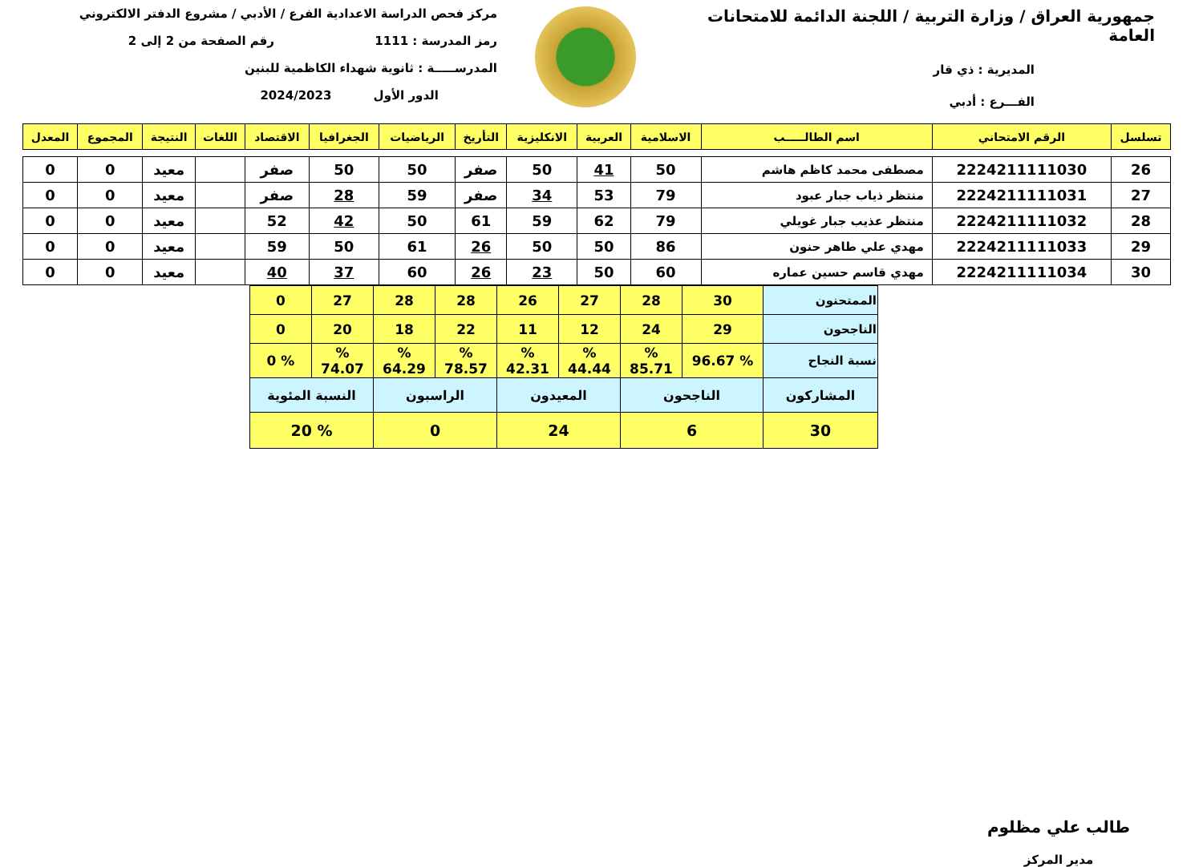جمهورية العراق / وزارة التربية / اللجنة الدائمة للامتحانات العامة
المديرية : ذي قار
الفـــرع : أدبي
مركز فحص الدراسة الاعدادية الفرع / الأدبي / مشروع الدفتر الالكتروني
رمز المدرسة : 1111 رقم الصفحة من 2 إلى 2
المدرســـــة : ثانوية شهداء الكاظمية للبنين
الدور الأول 2024/2023
| تسلسل | الرقم الامتحاني | اسم الطالـــــب | الاسلامية | العربية | الانكليزية | التأريخ | الرياضيات | الجغرافيا | الاقتصاد | اللغات | النتيجة | المجموع | المعدل |
| --- | --- | --- | --- | --- | --- | --- | --- | --- | --- | --- | --- | --- | --- |
| 26 | 2224211111030 | مصطفى محمد كاظم هاشم | 50 | 41 | 50 | صفر | 50 | 50 | صفر | | معيد | 0 | 0 |
| 27 | 2224211111031 | منتظر ذياب جبار عبود | 79 | 53 | 34 | صفر | 59 | 28 | صفر | | معيد | 0 | 0 |
| 28 | 2224211111032 | منتظر عذيب جبار غويلي | 79 | 62 | 59 | 61 | 50 | 42 | 52 | | معيد | 0 | 0 |
| 29 | 2224211111033 | مهدي علي طاهر حنون | 86 | 50 | 50 | 26 | 61 | 50 | 59 | | معيد | 0 | 0 |
| 30 | 2224211111034 | مهدي قاسم حسين عماره | 60 | 50 | 23 | 26 | 60 | 37 | 40 | | معيد | 0 | 0 |
| الممتحنون | 30 | 28 | 27 | 26 | 28 | 28 | 27 | 0 |
| الناجحون | 29 | 24 | 12 | 11 | 22 | 18 | 20 | 0 |
| نسبة النجاح | % 96.67 | % 85.71 | % 44.44 | % 42.31 | % 78.57 | % 64.29 | % 74.07 | % 0 |
| المشاركون | الناجحون | | المعيدون | | الراسبون | | النسبة المئوية | |
| 30 | 6 | | 24 | | 0 | | % 20 | |
طالب علي مظلوم
مدير المركز